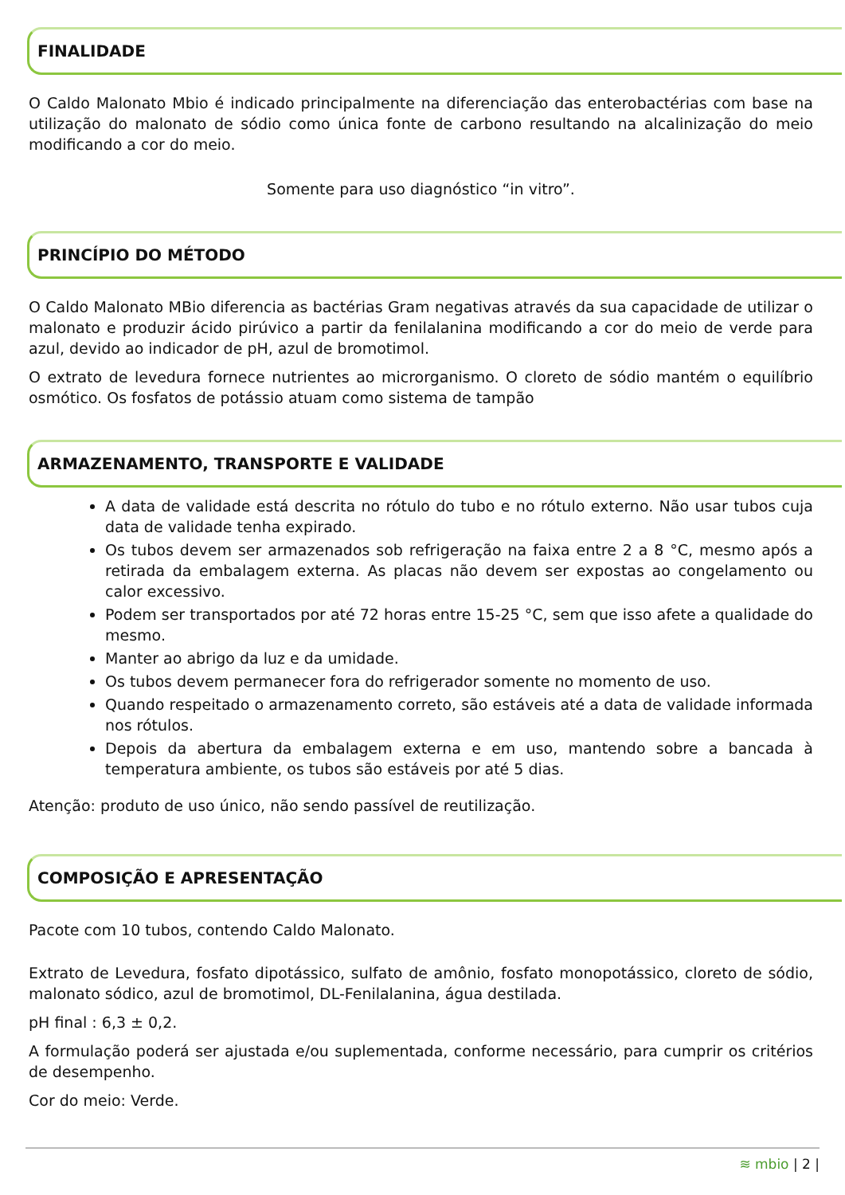FINALIDADE
O Caldo Malonato Mbio é indicado principalmente na diferenciação das enterobactérias com base na utilização do malonato de sódio como única fonte de carbono resultando na alcalinização do meio modificando a cor do meio.
Somente para uso diagnóstico “in vitro”.
PRINCÍPIO DO MÉTODO
O Caldo Malonato MBio diferencia as bactérias Gram negativas através da sua capacidade de utilizar o malonato e produzir ácido pirúvico a partir da fenilalanina modificando a cor do meio de verde para azul, devido ao indicador de pH, azul de bromotimol.
O extrato de levedura fornece nutrientes ao microrganismo. O cloreto de sódio mantém o equilíbrio osmótico. Os fosfatos de potássio atuam como sistema de tampão
ARMAZENAMENTO, TRANSPORTE E VALIDADE
A data de validade está descrita no rótulo do tubo e no rótulo externo. Não usar tubos cuja data de validade tenha expirado.
Os tubos devem ser armazenados sob refrigeração na faixa entre 2 a 8 °C, mesmo após a retirada da embalagem externa. As placas não devem ser expostas ao congelamento ou calor excessivo.
Podem ser transportados por até 72 horas entre 15-25 °C, sem que isso afete a qualidade do mesmo.
Manter ao abrigo da luz e da umidade.
Os tubos devem permanecer fora do refrigerador somente no momento de uso.
Quando respeitado o armazenamento correto, são estáveis até a data de validade informada nos rótulos.
Depois da abertura da embalagem externa e em uso, mantendo sobre a bancada à temperatura ambiente, os tubos são estáveis por até 5 dias.
Atenção: produto de uso único, não sendo passível de reutilização.
COMPOSIÇÃO E APRESENTAÇÃO
Pacote com 10 tubos, contendo Caldo Malonato.
Extrato de Levedura, fosfato dipotássico, sulfato de amônio, fosfato monopotássico, cloreto de sódio, malonato sódico, azul de bromotimol, DL-Fenilalanina, água destilada.
pH final : 6,3 ± 0,2.
A formulação poderá ser ajustada e/ou suplementada, conforme necessário, para cumprir os critérios de desempenho.
Cor do meio: Verde.
≋ mbio | 2 |